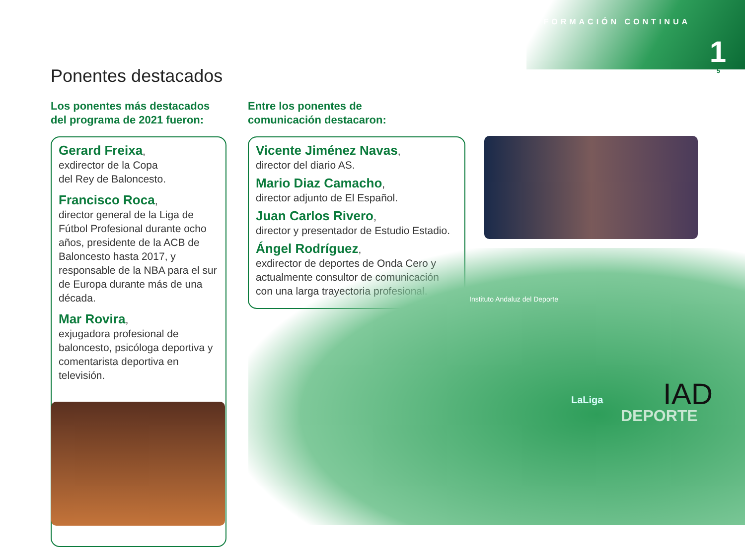FORMACIÓN CONTINUA
1
5 Ponentes destacados
Los ponentes más destacados
del programa de 2021 fueron:
Entre los ponentes de
comunicación destacaron:
Gerard Freixa,
exdirector de la Copa
del Rey de Baloncesto.
Francisco Roca,
director general de la Liga de Fútbol Profesional durante ocho años, presidente de la ACB de Baloncesto hasta 2017, y responsable de la NBA para el sur de Europa durante más de una década.
Mar Rovira,
exjugadora profesional de baloncesto, psicóloga deportiva y comentarista deportiva en televisión.
Vicente Jiménez Navas,
director del diario AS.
Mario Diaz Camacho,
director adjunto de El Español.
Juan Carlos Rivero,
director y presentador de Estudio Estadio.
Ángel Rodríguez,
exdirector de deportes de Onda Cero y actualmente consultor de comunicación con una larga trayectoria profesional.
Instituto Andaluz del Deporte
IAD
DEPORTE
LaLiga